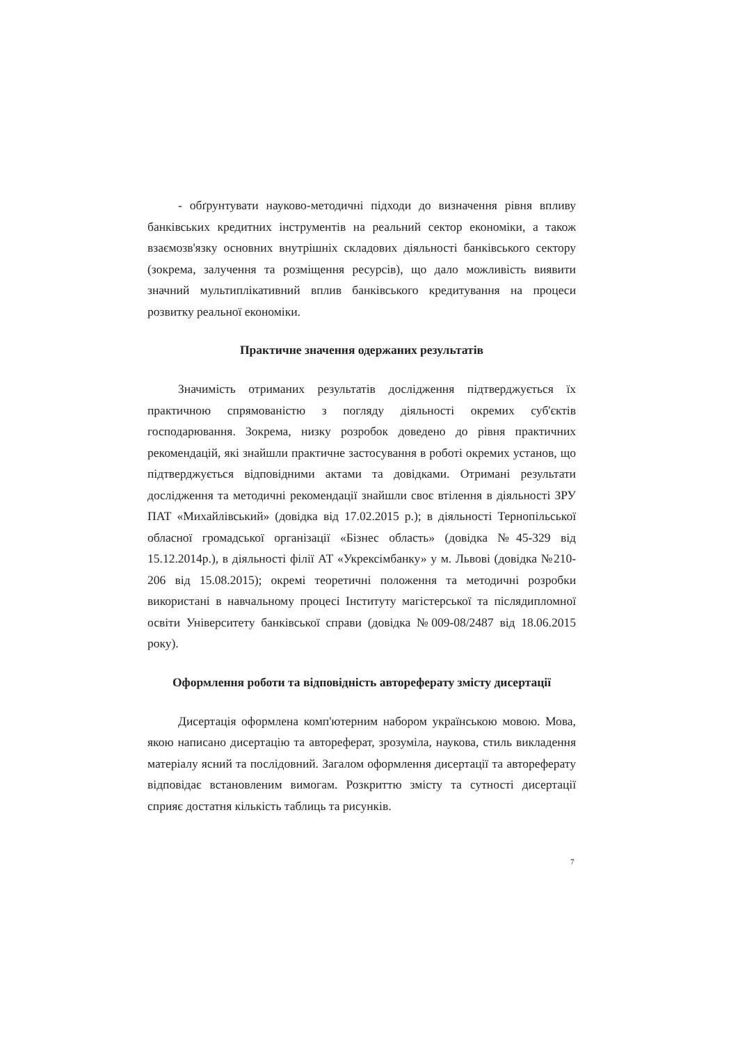- обґрунтувати науково-методичні підходи до визначення рівня впливу банківських кредитних інструментів на реальний сектор економіки, а також взаємозв'язку основних внутрішніх складових діяльності банківського сектору (зокрема, залучення та розміщення ресурсів), що дало можливість виявити значний мультиплікативний вплив банківського кредитування на процеси розвитку реальної економіки.
Практичне значення одержаних результатів
Значимість отриманих результатів дослідження підтверджується їх практичною спрямованістю з погляду діяльності окремих суб'єктів господарювання. Зокрема, низку розробок доведено до рівня практичних рекомендацій, які знайшли практичне застосування в роботі окремих установ, що підтверджується відповідними актами та довідками. Отримані результати дослідження та методичні рекомендації знайшли своє втілення в діяльності ЗРУ ПАТ «Михайлівський» (довідка від 17.02.2015 р.); в діяльності Тернопільської обласної громадської організації «Бізнес область» (довідка №45-329 від 15.12.2014р.), в діяльності філії АТ «Укрексімбанку» у м. Львові (довідка №210-206 від 15.08.2015); окремі теоретичні положення та методичні розробки використані в навчальному процесі Інституту магістерської та післядипломної освіти Університету банківської справи (довідка №009-08/2487 від 18.06.2015 року).
Оформлення роботи та відповідність автореферату змісту дисертації
Дисертація оформлена комп'ютерним набором українською мовою. Мова, якою написано дисертацію та автореферат, зрозуміла, наукова, стиль викладення матеріалу ясний та послідовний. Загалом оформлення дисертації та автореферату відповідає встановленим вимогам. Розкриттю змісту та сутності дисертації сприяє достатня кількість таблиць та рисунків.
7